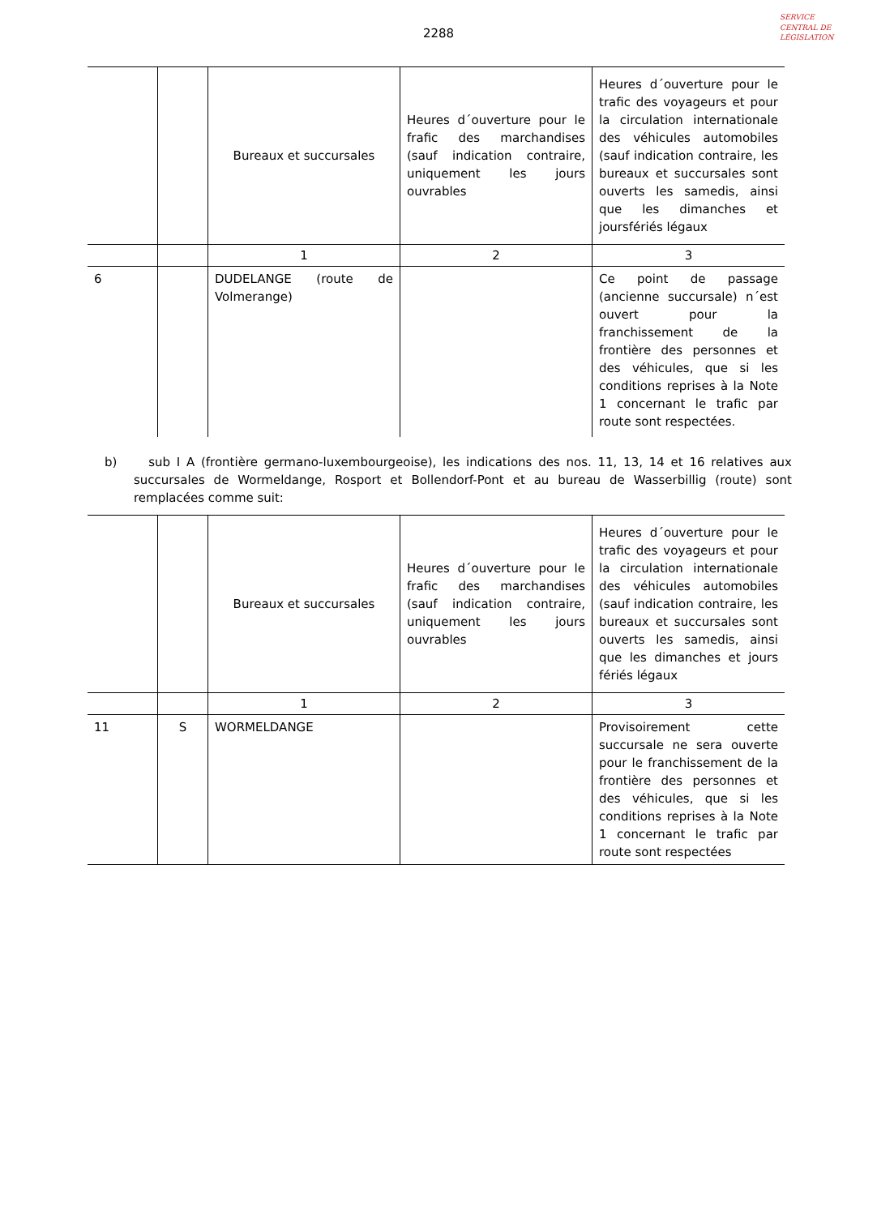2288
SERVICE CENTRAL DE LÉGISLATION
| | | Bureaux et succursales | Heures d´ouverture pour le frafic des marchandises (sauf indication contraire, uniquement les jours ouvrables | Heures d´ouverture pour le trafic des voyageurs et pour la circulation internationale des véhicules automobiles (sauf indication contraire, les bureaux et succursales sont ouverts les samedis, ainsi que les dimanches et joursfériés légaux |
| | | 1 | 2 | 3 |
| 6 | | DUDELANGE (route de Volmerange) | | Ce point de passage (ancienne succursale) n´est ouvert pour la franchissement de la frontière des personnes et des véhicules, que si les conditions reprises à la Note 1 concernant le trafic par route sont respectées. |
b) sub I A (frontière germano-luxembourgeoise), les indications des nos. 11, 13, 14 et 16 relatives aux succursales de Wormeldange, Rosport et Bollendorf-Pont et au bureau de Wasserbillig (route) sont remplacées comme suit:
| | | Bureaux et succursales | Heures d´ouverture pour le frafic des marchandises (sauf indication contraire, uniquement les jours ouvrables | Heures d´ouverture pour le trafic des voyageurs et pour la circulation internationale des véhicules automobiles (sauf indication contraire, les bureaux et succursales sont ouverts les samedis, ainsi que les dimanches et jours fériés légaux |
| | | 1 | 2 | 3 |
| 11 | S | WORMELDANGE | | Provisoirement cette succursale ne sera ouverte pour le franchissement de la frontière des personnes et des véhicules, que si les conditions reprises à la Note 1 concernant le trafic par route sont respectées |